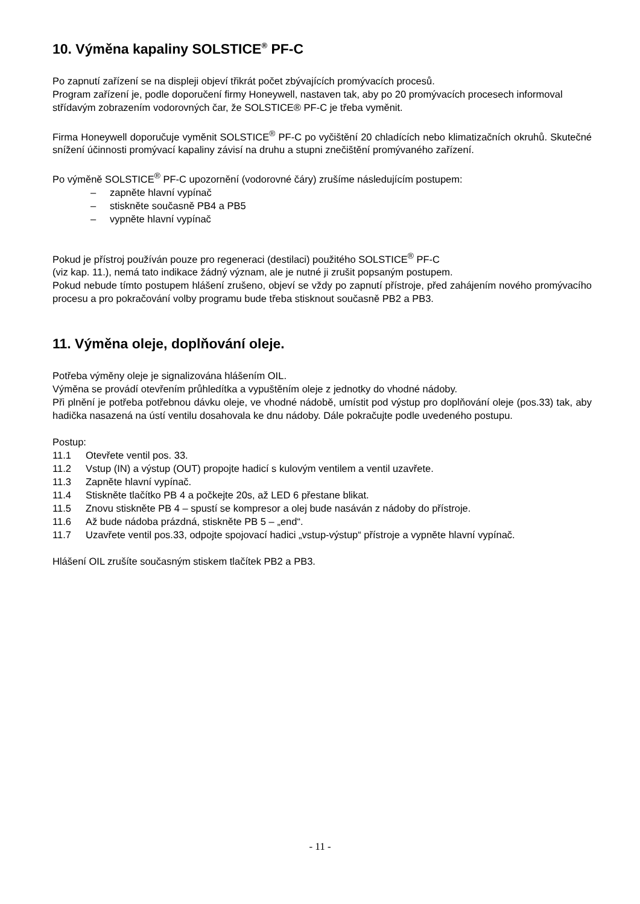10. Výměna kapaliny SOLSTICE<sup>®</sup> PF-C
Po zapnutí zařízení se na displeji objeví třikrát počet zbývajících promývacích procesů.
Program zařízení je, podle doporučení firmy Honeywell, nastaven tak, aby po 20 promývacích procesech informoval střídavým zobrazením vodorovných čar, že SOLSTICE® PF-C je třeba vyměnit.
Firma Honeywell doporučuje vyměnit SOLSTICE<sup>®</sup> PF-C po vyčištění 20 chladících nebo klimatizačních okruhů. Skutečné snížení účinnosti promývací kapaliny závisí na druhu a stupni znečištění promývaného zařízení.
Po výměně SOLSTICE<sup>®</sup> PF-C upozornění (vodorovné čáry) zrušíme následujícím postupem:
– zapněte hlavní vypínač
– stiskněte současně PB4 a PB5
– vypněte hlavní vypínač
Pokud je přístroj používán pouze pro regeneraci (destilaci) použitého SOLSTICE<sup>®</sup> PF-C
(viz kap. 11.), nemá tato indikace žádný význam, ale je nutné ji zrušit popsaným postupem.
Pokud nebude tímto postupem hlášení zrušeno, objeví se vždy po zapnutí přístroje, před zahájením nového promývacího procesu a pro pokračování volby programu bude třeba stisknout současně PB2 a PB3.
11. Výměna oleje, doplňování oleje.
Potřeba výměny oleje je signalizována hlášením OIL.
Výměna se provádí otevřením průhledítka a vypuštěním oleje z jednotky do vhodné nádoby.
Při plnění je potřeba potřebnou dávku oleje, ve vhodné nádobě, umístit pod výstup pro doplňování oleje (pos.33) tak, aby hadička nasazená na ústí ventilu dosahovala ke dnu nádoby. Dále pokračujte podle uvedeného postupu.
Postup:
11.1 Otevřete ventil pos. 33.
11.2 Vstup (IN) a výstup (OUT) propojte hadicí s kulovým ventilem a ventil uzavřete.
11.3 Zapněte hlavní vypínač.
11.4 Stiskněte tlačítko PB 4 a počkejte 20s, až LED 6 přestane blikat.
11.5 Znovu stiskněte PB 4 – spustí se kompresor a olej bude nasáván z nádoby do přístroje.
11.6 Až bude nádoba prázdná, stiskněte PB 5 – „end“.
11.7 Uzavřete ventil pos.33, odpojte spojovací hadici „vstup-výstup“ přístroje a vypněte hlavní vypínač.
Hlášení OIL zrušíte současným stiskem tlačítek PB2 a PB3.
- 11 -